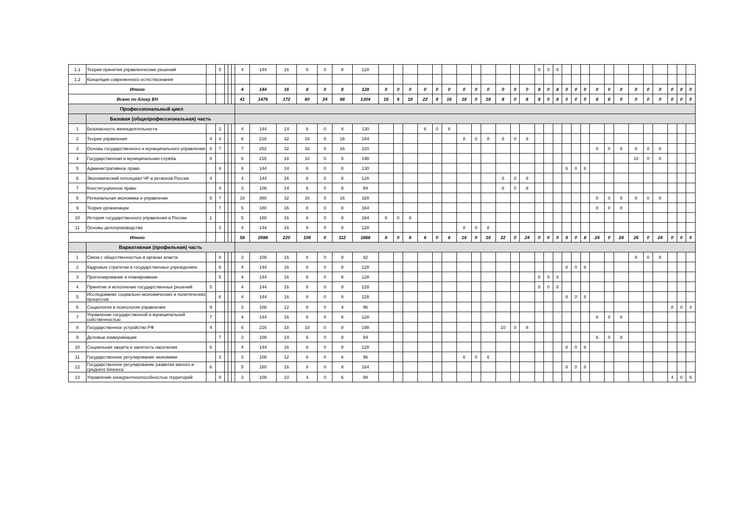| 1.1 | Теория принятия управленческих решений | | 5 | | | | 4 | 144 | 16 | 8 | 0 | 8 | 128 | | | | | | | | | | | | | 8 | 0 | 8 | | | | | | | | | | | | |
| 1.2 | Концепция современного естествознания | | | | | | | | | | | | | | | | | | | | | | | | | | | | | | | | | | | | | | | |
| Итого | | | | | | | 4 | 144 | 16 | 8 | 0 | 8 | 128 | 0 | 0 | 0 | 0 | 0 | 0 | 0 | 0 | 0 | 0 | 0 | 0 | 8 | 0 | 8 | 0 | 0 | 0 | 0 | 0 | 0 | 0 | 0 | 0 | 0 | 0 | 0 |
| Всего по блоку ЕН | | | | | | | 41 | 1476 | 172 | 80 | 24 | 68 | 1304 | 16 | 8 | 18 | 22 | 8 | 16 | 18 | 0 | 18 | 8 | 0 | 8 | 8 | 0 | 8 | 0 | 0 | 0 | 8 | 8 | 0 | 0 | 0 | 0 | 0 | 0 | 0 |
| Профессиональный цикл | | | | | | | | | | | | | | | | | | | | | | | | | | | | | | | | | | | | | | | | |
| | Базовая (общепрофессиональная) часть | | | | | | | | | | | | | | | | | | | | | | | | | | | | | | | | | | | | | | | |
| 1 | Безопасность жизнедеятельности | | 2 | | | | 4 | 144 | 14 | 6 | 0 | 8 | 130 | | | | 6 | 0 | 8 | | | | | | | | | | | | | | | | | | | | | |
| 2 | Теория управления | 4 | 3 | | | | 6 | 216 | 32 | 16 | 0 | 16 | 184 | | | | | | | 8 | 0 | 8 | 8 | 0 | 8 | | | | | | | | | | | | | | | |
| 3 | Основы государственного и муниципального управления | 8 | 7 | | | | 7 | 252 | 32 | 16 | 0 | 16 | 220 | | | | | | | | | | | | | | | | | | | 8 | 0 | 8 | 8 | 0 | 8 | | | |
| 4 | Государственная и муниципальная служба | 8 | | | | | 6 | 216 | 18 | 10 | 0 | 8 | 198 | | | | | | | | | | | | | | | | | | | | | | 10 | 0 | 8 | | | |
| 5 | Административное право | | 6 | | | | 4 | 144 | 14 | 6 | 0 | 8 | 130 | | | | | | | | | | | | | | | | 6 | 0 | 8 | | | | | | | | | |
| 6 | Экономический потенциал ЧР и регионов России | 4 | | | | | 4 | 144 | 16 | 8 | 0 | 8 | 128 | | | | | | | | | | 8 | 0 | 8 | | | | | | | | | | | | | | | |
| 7 | Конституционное право | | 4 | | | | 3 | 108 | 14 | 6 | 0 | 8 | 94 | | | | | | | | | | 6 | 0 | 8 | | | | | | | | | | | | | | | |
| 8 | Региональная экономика и управление | 8 | 7 | | | | 10 | 360 | 32 | 16 | 0 | 16 | 328 | | | | | | | | | | | | | | | | | | | 8 | 0 | 8 | 8 | 0 | 8 | | | |
| 9 | Теория организации | | 7 | | | | 5 | 180 | 16 | 8 | 0 | 8 | 164 | | | | | | | | | | | | | | | | | | | 8 | 0 | 8 | | | | | | |
| 10 | История государственного управления в России | 1 | | | | | 5 | 180 | 16 | 8 | 0 | 8 | 164 | 8 | 0 | 8 | | | | | | | | | | | | | | | | | | | | | | | | |
| 11 | Основы делопроизводства | | 3 | | | | 4 | 144 | 16 | 8 | 0 | 8 | 128 | | | | | | | 8 | 0 | 8 | | | | | | | | | | | | | | | | | | |
| Итого | | | | | | | 58 | 2088 | 220 | 108 | 0 | 112 | 1868 | 8 | 0 | 8 | 6 | 0 | 8 | 16 | 0 | 16 | 22 | 0 | 24 | 0 | 0 | 0 | 6 | 0 | 8 | 24 | 0 | 24 | 26 | 0 | 24 | 0 | 0 | 0 |
| | Вариативная (профильная) часть | | | | | | | | | | | | | | | | | | | | | | | | | | | | | | | | | | | | | | | |
| 1 | Связи с общественностью в органах власти | | 8 | | | | 3 | 108 | 16 | 8 | 0 | 8 | 92 | | | | | | | | | | | | | | | | | | | | | | 8 | 0 | 8 | | | |
| 2 | Кадровые стратегии в государственных учреждениях | | 6 | | | | 4 | 144 | 16 | 8 | 0 | 8 | 128 | | | | | | | | | | | | | | | | 8 | 0 | 8 | | | | | | | | | |
| 3 | Прогнозирование и планирование | | 5 | | | | 4 | 144 | 16 | 8 | 0 | 8 | 128 | | | | | | | | | | | | | 8 | 0 | 8 | | | | | | | | | | | | |
| 4 | Принятие и исполнение государственных решений | 5 | | | | | 4 | 144 | 16 | 8 | 0 | 8 | 128 | | | | | | | | | | | | | 8 | 0 | 8 | | | | | | | | | | | | |
| 5 | Исследование социально-экономических и политических процессов | | 6 | | | | 4 | 144 | 16 | 8 | 0 | 8 | 128 | | | | | | | | | | | | | | | | 8 | 0 | 8 | | | | | | | | | |
| 6 | Социология и психология управления | 9 | | | | | 3 | 108 | 12 | 8 | 0 | 4 | 96 | | | | | | | | | | | | | | | | | | | | | | | | | 8 | 0 | 4 |
| 7 | Управление государственной и муниципальной собственностью | 7 | | | | | 4 | 144 | 16 | 8 | 0 | 8 | 128 | | | | | | | | | | | | | | | | | | | 8 | 0 | 8 | | | | | | |
| 8 | Государственное устройство РФ | 4 | | | | | 6 | 216 | 18 | 10 | 0 | 8 | 198 | | | | | | | | | | 10 | 0 | 8 | | | | | | | | | | | | | | | |
| 9 | Деловые коммуникации | | 7 | | | | 3 | 108 | 14 | 6 | 0 | 8 | 94 | | | | | | | | | | | | | | | | | | | 6 | 0 | 8 | | | | | | |
| 10 | Социальная защита и занятость населения | 6 | | | | | 4 | 144 | 16 | 8 | 0 | 8 | 128 | | | | | | | | | | | | | | | | 8 | 0 | 8 | | | | | | | | | |
| 11 | Государственное регулирование экономики | | 3 | | | | 3 | 108 | 12 | 6 | 0 | 6 | 96 | | | | | | | 6 | 0 | 6 | | | | | | | | | | | | | | | | | | |
| 12 | Государственное регулирование развития малого и среднего бизнеса | 6 | | | | | 5 | 180 | 16 | 8 | 0 | 8 | 164 | | | | | | | | | | | | | | | | 8 | 0 | 8 | | | | | | | | | |
| 13 | Управление конкурентноспособностью территорий | | 9 | | | | 3 | 108 | 10 | 4 | 0 | 6 | 98 | | | | | | | | | | | | | | | | | | | | | | | | | 4 | 0 | 6 |